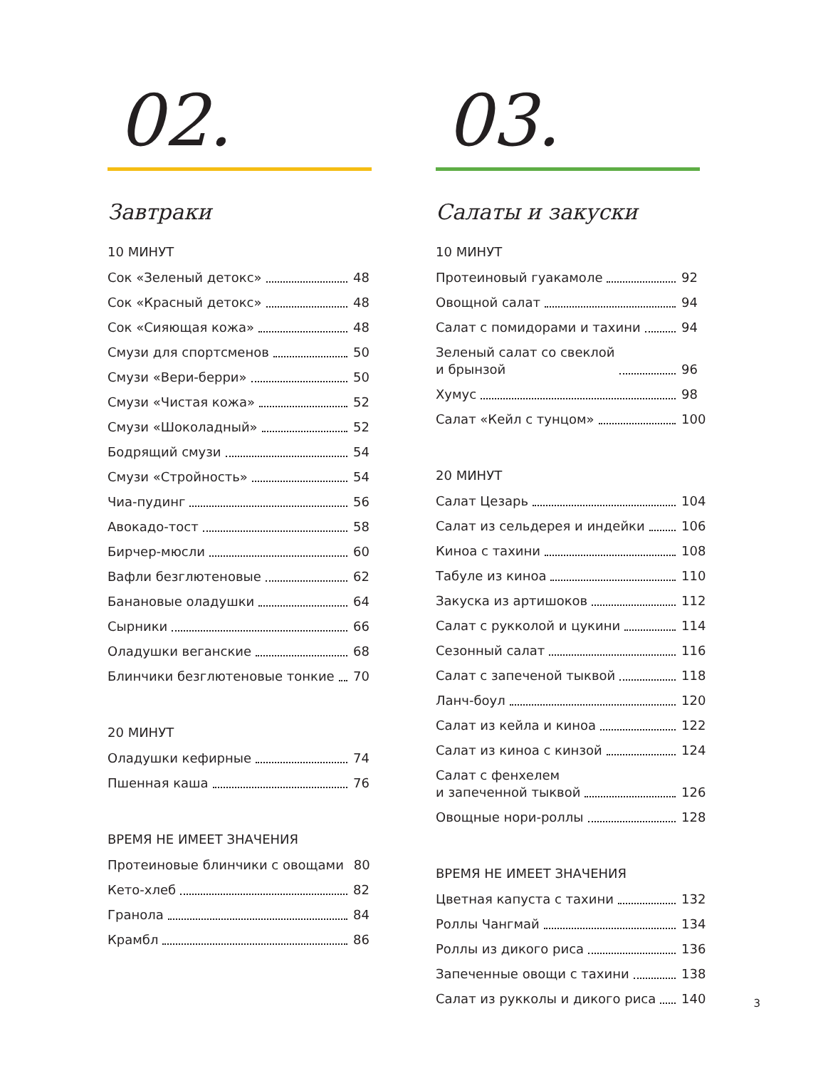02.
Завтраки
10 МИНУТ
Сок «Зеленый детокс» 48
Сок «Красный детокс» 48
Сок «Сияющая кожа» 48
Смузи для спортсменов 50
Смузи «Вери-берри» 50
Смузи «Чистая кожа» 52
Смузи «Шоколадный» 52
Бодрящий смузи 54
Смузи «Стройность» 54
Чиа-пудинг 56
Авокадо-тост 58
Бирчер-мюсли 60
Вафли безглютеновые 62
Банановые оладушки 64
Сырники 66
Оладушки веганские 68
Блинчики безглютеновые тонкие 70
20 МИНУТ
Оладушки кефирные 74
Пшенная каша 76
ВРЕМЯ НЕ ИМЕЕТ ЗНАЧЕНИЯ
Протеиновые блинчики с овощами 80
Кето-хлеб 82
Гранола 84
Крамбл 86
03.
Салаты и закуски
10 МИНУТ
Протеиновый гуакамоле 92
Овощной салат 94
Салат с помидорами и тахини 94
Зеленый салат со свеклой
и брынзой 96
Хумус 98
Салат «Кейл с тунцом» 100
20 МИНУТ
Салат Цезарь 104
Салат из сельдерея и индейки 106
Киноа с тахини 108
Табуле из киноа 110
Закуска из артишоков 112
Салат с рукколой и цукини 114
Сезонный салат 116
Салат с запеченой тыквой 118
Ланч-боул 120
Салат из кейла и киноа 122
Салат из киноа с кинзой 124
Салат с фенхелем
и запеченной тыквой 126
Овощные нори-роллы 128
ВРЕМЯ НЕ ИМЕЕТ ЗНАЧЕНИЯ
Цветная капуста с тахини 132
Роллы Чангмай 134
Роллы из дикого риса 136
Запеченные овощи с тахини 138
Салат из рукколы и дикого риса 140
3